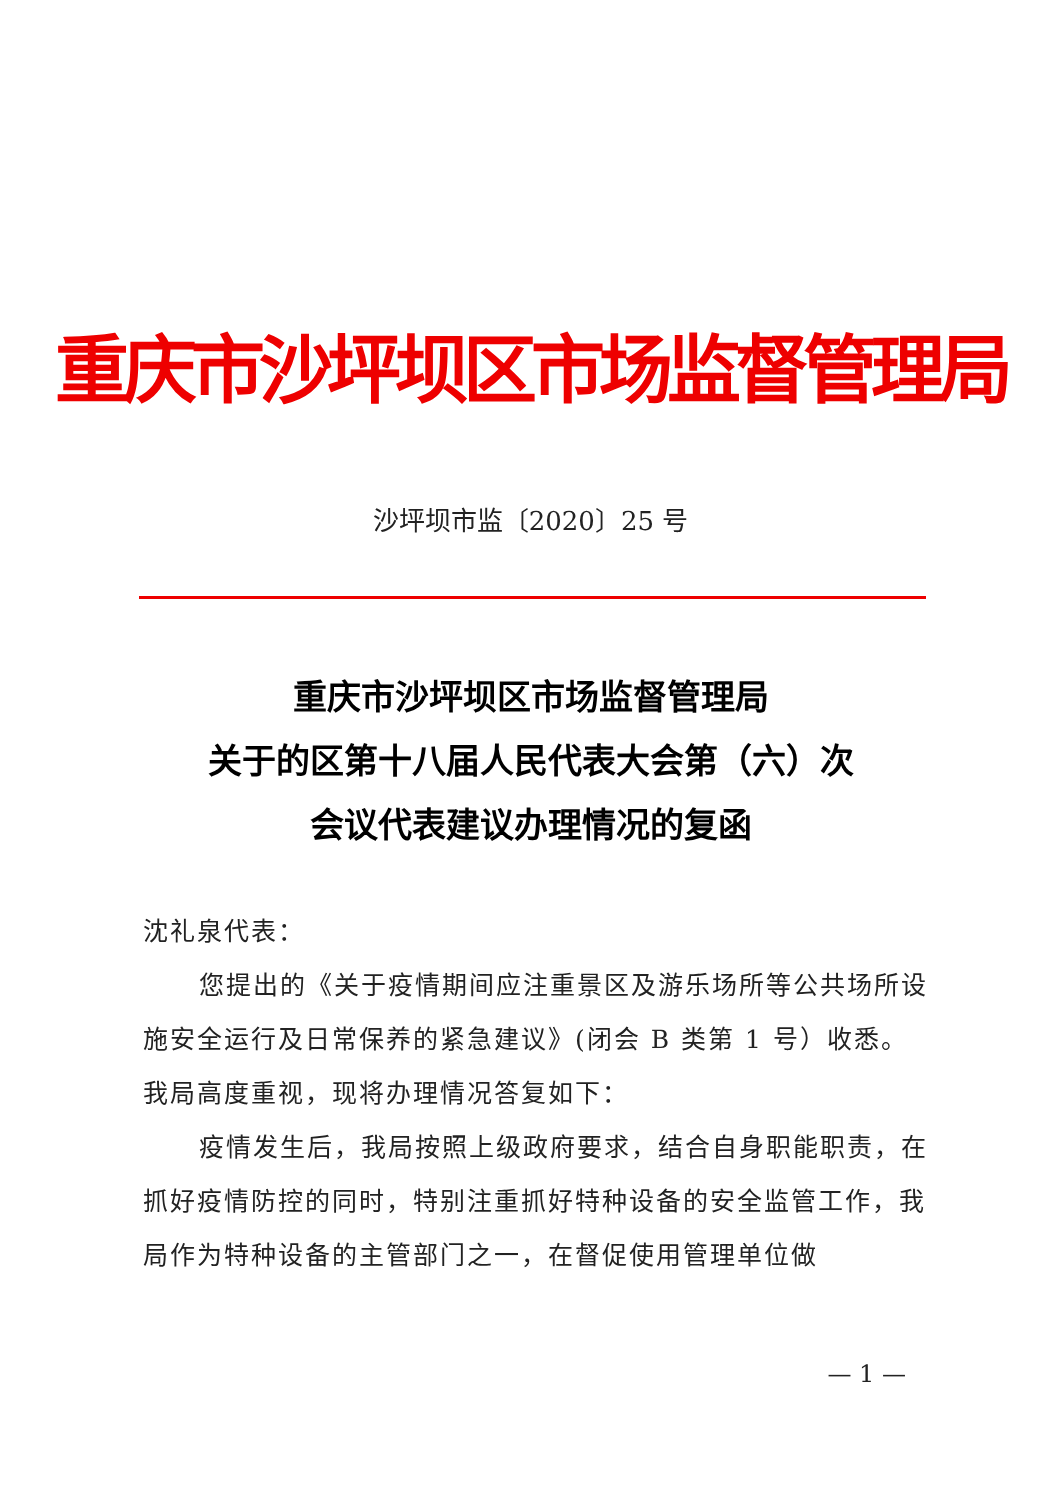重庆市沙坪坝区市场监督管理局
沙坪坝市监〔2020〕25 号
重庆市沙坪坝区市场监督管理局
关于的区第十八届人民代表大会第（六）次
会议代表建议办理情况的复函
沈礼泉代表：
您提出的《关于疫情期间应注重景区及游乐场所等公共场所设施安全运行及日常保养的紧急建议》(闭会 B 类第 1 号）收悉。我局高度重视，现将办理情况答复如下：
疫情发生后，我局按照上级政府要求，结合自身职能职责，在抓好疫情防控的同时，特别注重抓好特种设备的安全监管工作，我局作为特种设备的主管部门之一，在督促使用管理单位做
— 1 —